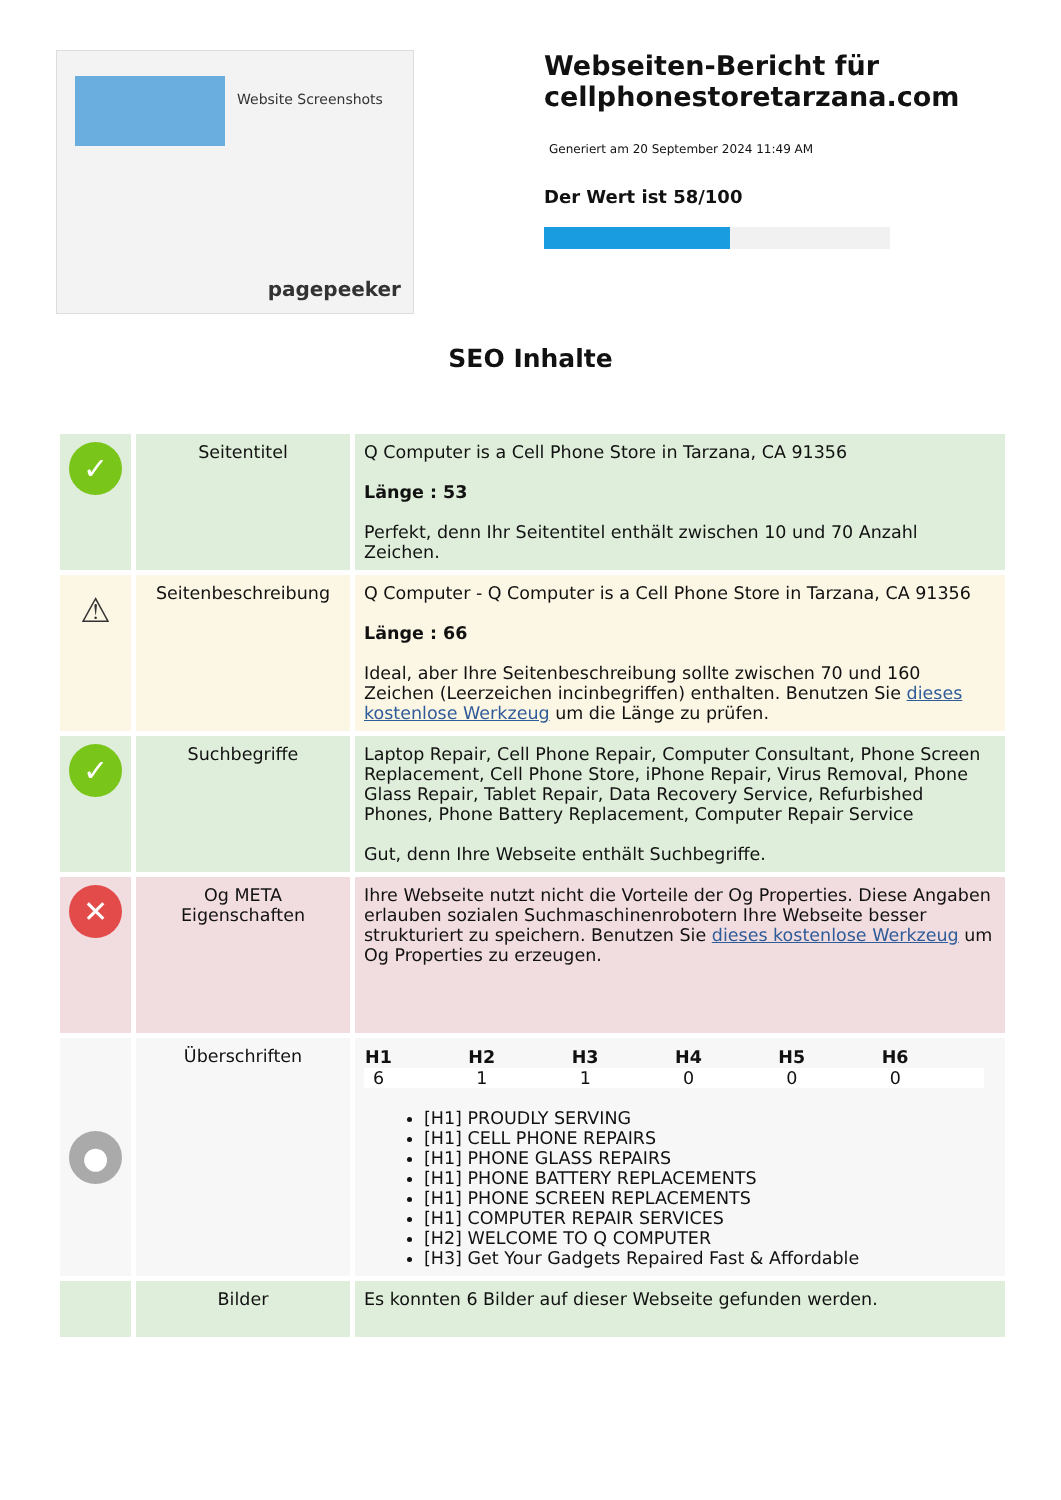Website Screenshots
pagepeeker
Webseiten-Bericht für cellphonestoretarzana.com
Generiert am 20 September 2024 11:49 AM
Der Wert ist 58/100
SEO Inhalte
| ✓ | Seitentitel | Q Computer is a Cell Phone Store in Tarzana, CA 91356 Länge : 53 Perfekt, denn Ihr Seitentitel enthält zwischen 10 und 70 Anzahl Zeichen. |
| ⚠ | Seitenbeschreibung | Q Computer - Q Computer is a Cell Phone Store in Tarzana, CA 91356 Länge : 66 Ideal, aber Ihre Seitenbeschreibung sollte zwischen 70 und 160 Zeichen (Leerzeichen incinbegriffen) enthalten. Benutzen Sie dieses kostenlose Werkzeug um die Länge zu prüfen. |
| ✓ | Suchbegriffe | Laptop Repair, Cell Phone Repair, Computer Consultant, Phone Screen Replacement, Cell Phone Store, iPhone Repair, Virus Removal, Phone Glass Repair, Tablet Repair, Data Recovery Service, Refurbished Phones, Phone Battery Replacement, Computer Repair Service Gut, denn Ihre Webseite enthält Suchbegriffe. |
| ✕ | Og META Eigenschaften | Ihre Webseite nutzt nicht die Vorteile der Og Properties. Diese Angaben erlauben sozialen Suchmaschinenrobotern Ihre Webseite besser strukturiert zu speichern. Benutzen Sie dieses kostenlose Werkzeug um Og Properties zu erzeugen. |
| ● | Überschriften | / H1 / H2 / H3 / H4 / H5 / H6 / / --- / --- / --- / --- / --- / --- / / 6 / 1 / 1 / 0 / 0 / 0 / [H1] PROUDLY SERVING [H1] CELL PHONE REPAIRS [H1] PHONE GLASS REPAIRS [H1] PHONE BATTERY REPLACEMENTS [H1] PHONE SCREEN REPLACEMENTS [H1] COMPUTER REPAIR SERVICES [H2] WELCOME TO Q COMPUTER [H3] Get Your Gadgets Repaired Fast & Affordable |
| | Bilder | Es konnten 6 Bilder auf dieser Webseite gefunden werden. |